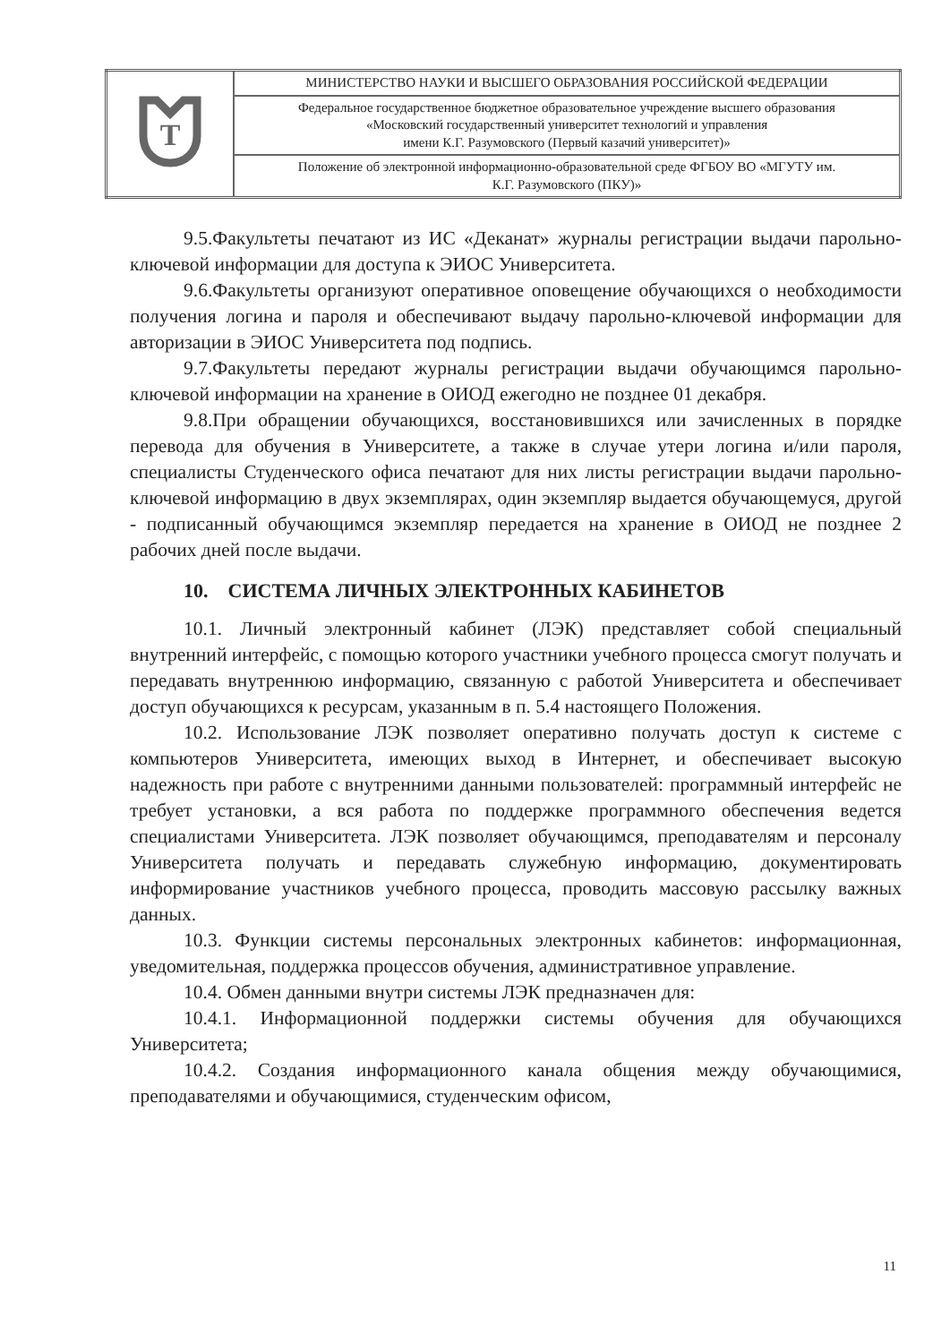| T | МИНИСТЕРСТВО НАУКИ И ВЫСШЕГО ОБРАЗОВАНИЯ РОССИЙСКОЙ ФЕДЕРАЦИИ |
| | Федеральное государственное бюджетное образовательное учреждение высшего образования «Московский государственный университет технологий и управления имени К.Г. Разумовского (Первый казачий университет)» |
| | Положение об электронной информационно-образовательной среде ФГБОУ ВО «МГУТУ им. К.Г. Разумовского (ПКУ)» |
9.5.Факультеты печатают из ИС «Деканат» журналы регистрации выдачи парольно-ключевой информации для доступа к ЭИОС Университета.
9.6.Факультеты организуют оперативное оповещение обучающихся о необходимости получения логина и пароля и обеспечивают выдачу парольно-ключевой информации для авторизации в ЭИОС Университета под подпись.
9.7.Факультеты передают журналы регистрации выдачи обучающимся парольно-ключевой информации на хранение в ОИОД ежегодно не позднее 01 декабря.
9.8.При обращении обучающихся, восстановившихся или зачисленных в порядке перевода для обучения в Университете, а также в случае утери логина и/или пароля, специалисты Студенческого офиса печатают для них листы регистрации выдачи парольно-ключевой информацию в двух экземплярах, один экземпляр выдается обучающемуся, другой - подписанный обучающимся экземпляр передается на хранение в ОИОД не позднее 2 рабочих дней после выдачи.
10. СИСТЕМА ЛИЧНЫХ ЭЛЕКТРОННЫХ КАБИНЕТОВ
10.1. Личный электронный кабинет (ЛЭК) представляет собой специальный внутренний интерфейс, с помощью которого участники учебного процесса смогут получать и передавать внутреннюю информацию, связанную с работой Университета и обеспечивает доступ обучающихся к ресурсам, указанным в п. 5.4 настоящего Положения.
10.2. Использование ЛЭК позволяет оперативно получать доступ к системе с компьютеров Университета, имеющих выход в Интернет, и обеспечивает высокую надежность при работе с внутренними данными пользователей: программный интерфейс не требует установки, а вся работа по поддержке программного обеспечения ведется специалистами Университета. ЛЭК позволяет обучающимся, преподавателям и персоналу Университета получать и передавать служебную информацию, документировать информирование участников учебного процесса, проводить массовую рассылку важных данных.
10.3. Функции системы персональных электронных кабинетов: информационная, уведомительная, поддержка процессов обучения, административное управление.
10.4. Обмен данными внутри системы ЛЭК предназначен для:
10.4.1. Информационной поддержки системы обучения для обучающихся Университета;
10.4.2. Создания информационного канала общения между обучающимися, преподавателями и обучающимися, студенческим офисом,
11